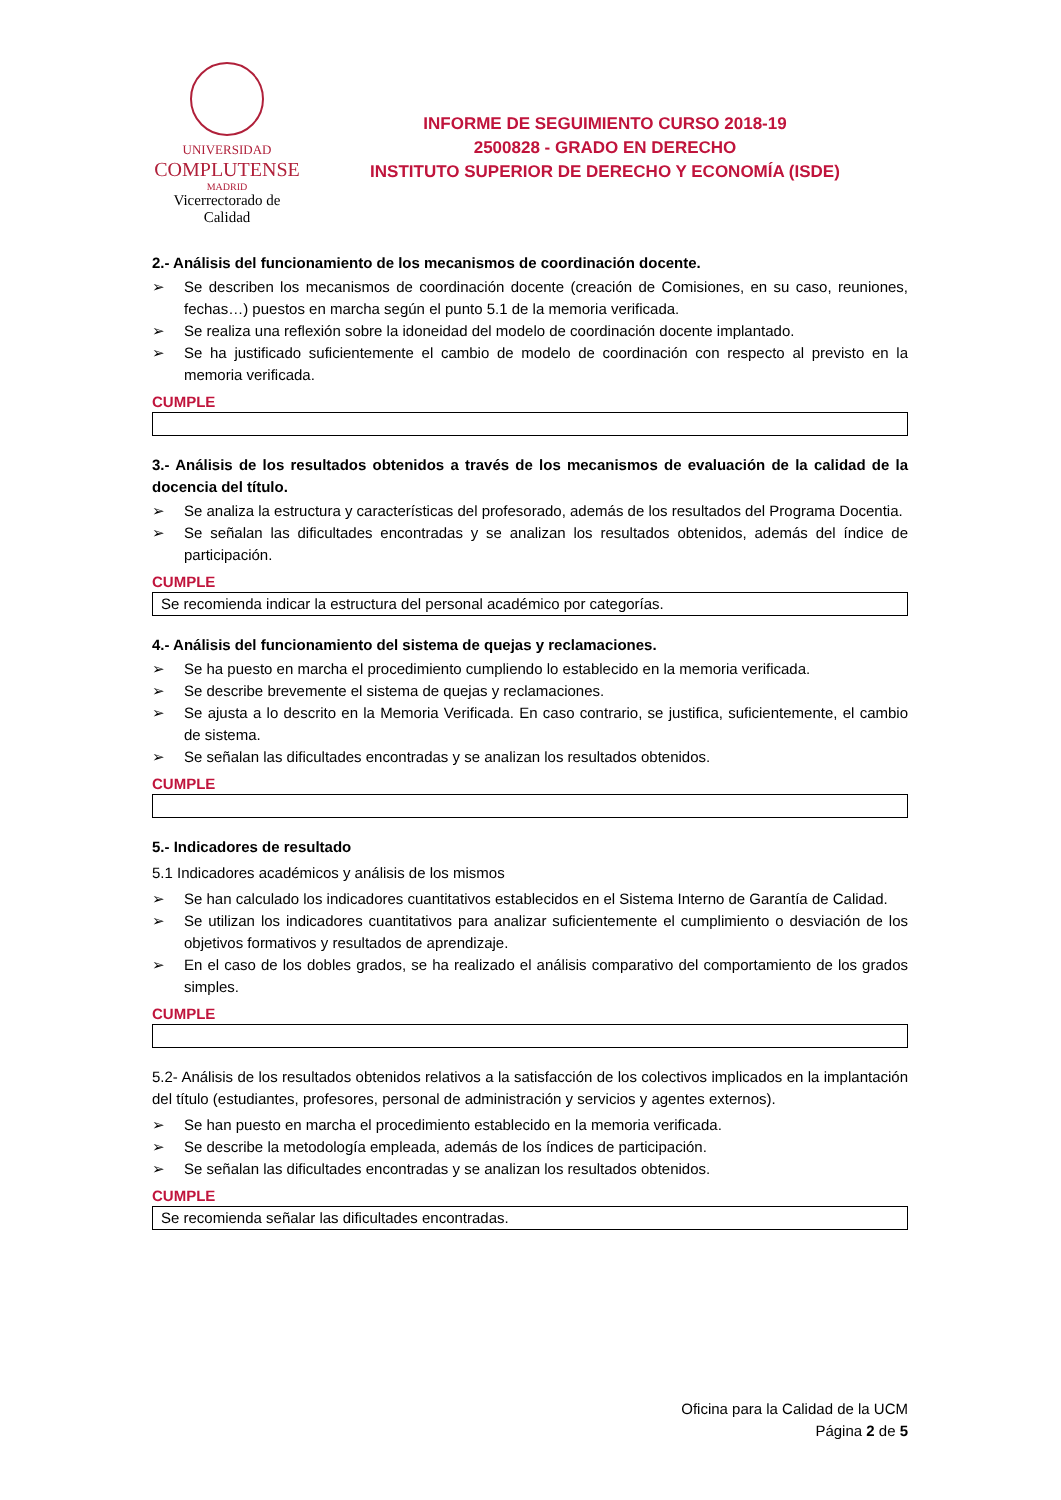UNIVERSIDAD
COMPLUTENSE
MADRID
Vicerrectorado de Calidad
INFORME DE SEGUIMIENTO CURSO 2018-19
2500828 - GRADO EN DERECHO
INSTITUTO SUPERIOR DE DERECHO Y ECONOMÍA (ISDE)
2.- Análisis del funcionamiento de los mecanismos de coordinación docente.
➢ Se describen los mecanismos de coordinación docente (creación de Comisiones, en su caso, reuniones, fechas…) puestos en marcha según el punto 5.1 de la memoria verificada.
➢ Se realiza una reflexión sobre la idoneidad del modelo de coordinación docente implantado.
➢ Se ha justificado suficientemente el cambio de modelo de coordinación con respecto al previsto en la memoria verificada.
CUMPLE
3.- Análisis de los resultados obtenidos a través de los mecanismos de evaluación de la calidad de la docencia del título.
➢ Se analiza la estructura y características del profesorado, además de los resultados del Programa Docentia.
➢ Se señalan las dificultades encontradas y se analizan los resultados obtenidos, además del índice de participación.
CUMPLE
Se recomienda indicar la estructura del personal académico por categorías.
4.- Análisis del funcionamiento del sistema de quejas y reclamaciones.
➢ Se ha puesto en marcha el procedimiento cumpliendo lo establecido en la memoria verificada.
➢ Se describe brevemente el sistema de quejas y reclamaciones.
➢ Se ajusta a lo descrito en la Memoria Verificada. En caso contrario, se justifica, suficientemente, el cambio de sistema.
➢ Se señalan las dificultades encontradas y se analizan los resultados obtenidos.
CUMPLE
5.- Indicadores de resultado
5.1 Indicadores académicos y análisis de los mismos
➢ Se han calculado los indicadores cuantitativos establecidos en el Sistema Interno de Garantía de Calidad.
➢ Se utilizan los indicadores cuantitativos para analizar suficientemente el cumplimiento o desviación de los objetivos formativos y resultados de aprendizaje.
➢ En el caso de los dobles grados, se ha realizado el análisis comparativo del comportamiento de los grados simples.
CUMPLE
5.2- Análisis de los resultados obtenidos relativos a la satisfacción de los colectivos implicados en la implantación del título (estudiantes, profesores, personal de administración y servicios y agentes externos).
➢ Se han puesto en marcha el procedimiento establecido en la memoria verificada.
➢ Se describe la metodología empleada, además de los índices de participación.
➢ Se señalan las dificultades encontradas y se analizan los resultados obtenidos.
CUMPLE
Se recomienda señalar las dificultades encontradas.
Oficina para la Calidad de la UCM
Página 2 de 5